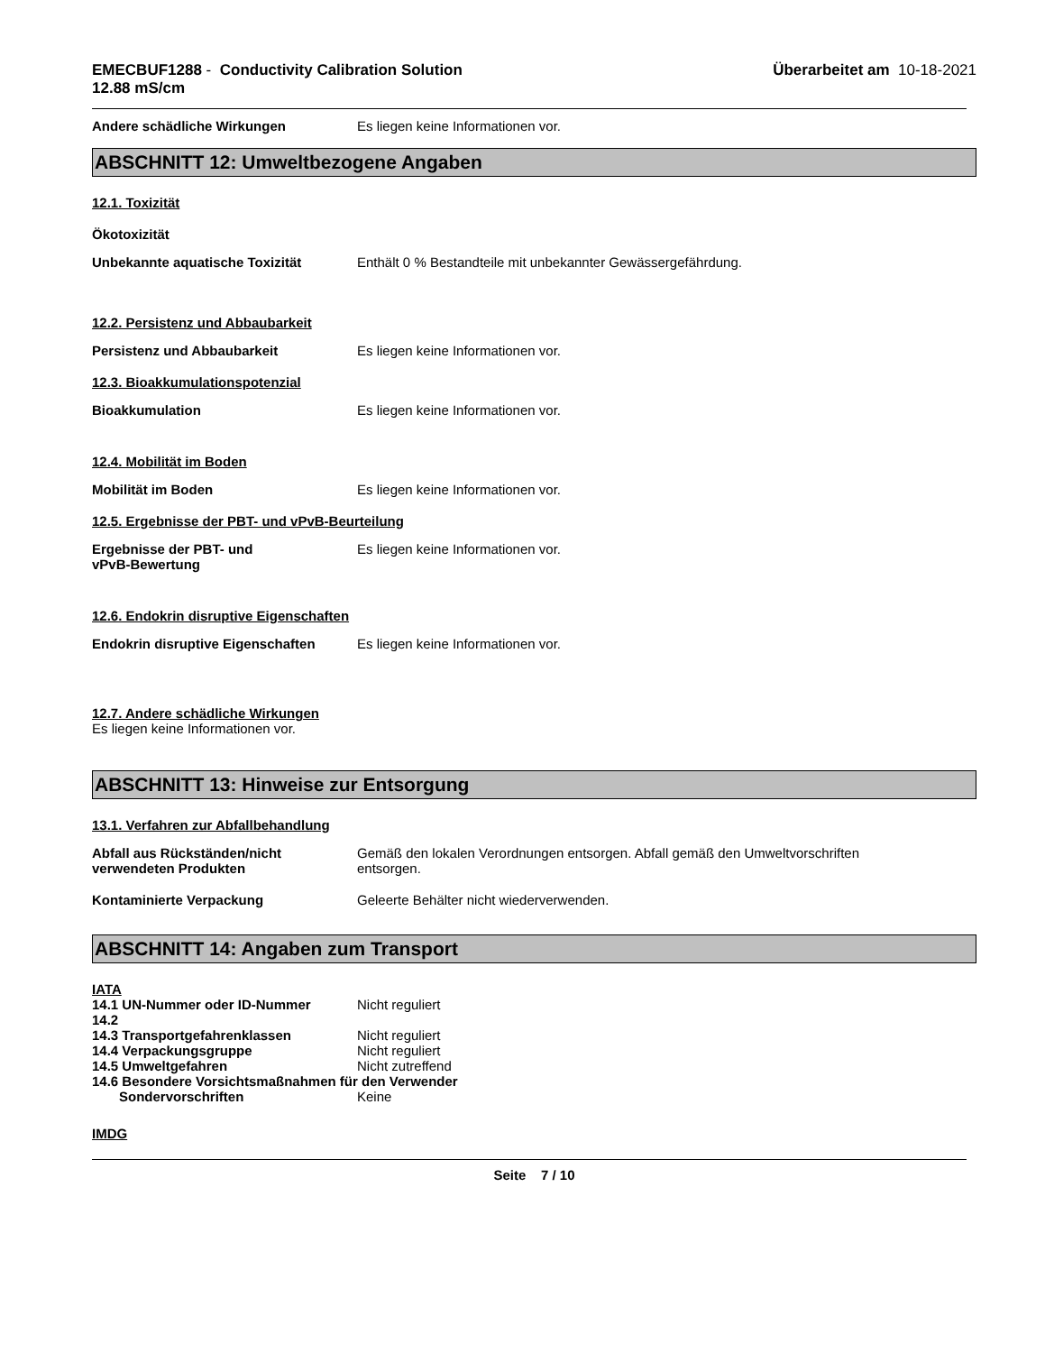EMECBUF1288 - Conductivity Calibration Solution
12.88 mS/cm
Überarbeitet am 10-18-2021
Andere schädliche Wirkungen Es liegen keine Informationen vor.
ABSCHNITT 12: Umweltbezogene Angaben
12.1. Toxizität
Ökotoxizität
Unbekannte aquatische Toxizität Enthält 0 % Bestandteile mit unbekannter Gewässergefährdung.
12.2. Persistenz und Abbaubarkeit
Persistenz und Abbaubarkeit Es liegen keine Informationen vor.
12.3. Bioakkumulationspotenzial
Bioakkumulation Es liegen keine Informationen vor.
12.4. Mobilität im Boden
Mobilität im Boden Es liegen keine Informationen vor.
12.5. Ergebnisse der PBT- und vPvB-Beurteilung
Ergebnisse der PBT- und
vPvB-Bewertung
Es liegen keine Informationen vor.
12.6. Endokrin disruptive Eigenschaften
Endokrin disruptive Eigenschaften
Es liegen keine Informationen vor.
12.7. Andere schädliche Wirkungen
Es liegen keine Informationen vor.
ABSCHNITT 13: Hinweise zur Entsorgung
13.1. Verfahren zur Abfallbehandlung
Abfall aus Rückständen/nicht
verwendeten Produkten
Gemäß den lokalen Verordnungen entsorgen. Abfall gemäß den Umweltvorschriften
entsorgen.
Kontaminierte Verpackung Geleerte Behälter nicht wiederverwenden.
ABSCHNITT 14: Angaben zum Transport
IATA
14.1 UN-Nummer oder ID-Nummer Nicht reguliert
14.2
14.3 Transportgefahrenklassen Nicht reguliert
14.4 Verpackungsgruppe Nicht reguliert
14.5 Umweltgefahren Nicht zutreffend
14.6 Besondere Vorsichtsmaßnahmen für den Verwender
Sondervorschriften Keine
IMDG
Seite 7 / 10